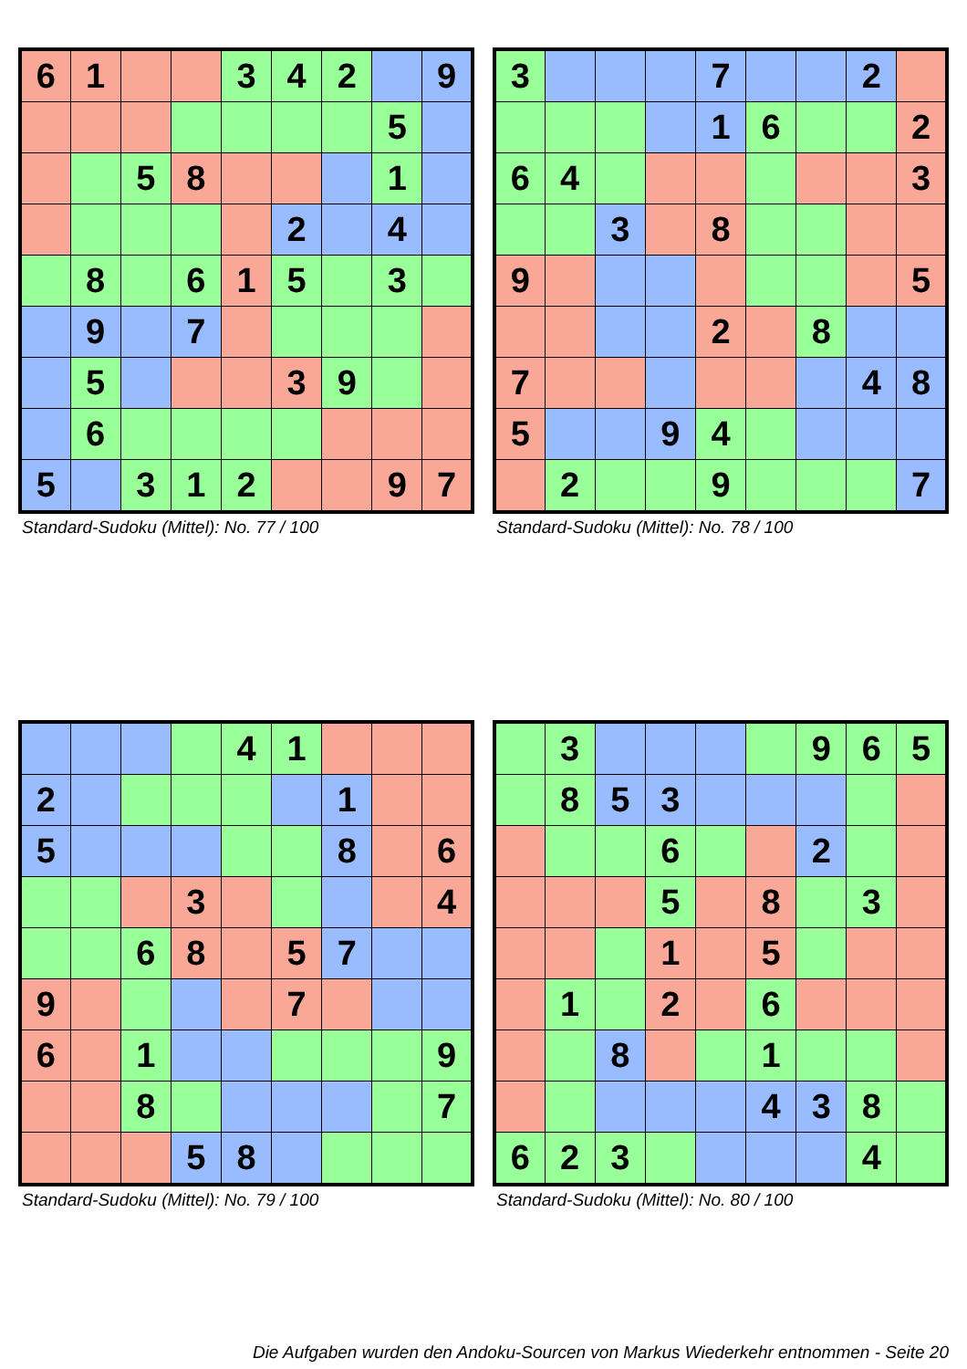| 6 | 1 | | | 3 | 4 | 2 | | 9 |
| | | | | | | | 5 | |
| | | 5 | 8 | | | | 1 | |
| | | | | | 2 | | 4 | |
| | 8 | | 6 | 1 | 5 | | 3 | |
| | 9 | | 7 | | | | | |
| | 5 | | | | 3 | 9 | | |
| | 6 | | | | | | | |
| 5 | | 3 | 1 | 2 | | | 9 | 7 |
Standard-Sudoku (Mittel): No. 77 / 100
| 3 | | | | 7 | | | 2 | |
| | | | | 1 | 6 | | | 2 |
| 6 | 4 | | | | | | | 3 |
| | | 3 | | 8 | | | | |
| 9 | | | | | | | | 5 |
| | | | | 2 | | 8 | | |
| 7 | | | | | | | 4 | 8 |
| 5 | | | 9 | 4 | | | | |
| | 2 | | | 9 | | | | 7 |
Standard-Sudoku (Mittel): No. 78 / 100
| | | | | 4 | 1 | | | |
| 2 | | | | | | 1 | | |
| 5 | | | | | | 8 | | 6 |
| | | | 3 | | | | | 4 |
| | | 6 | 8 | | 5 | 7 | | |
| 9 | | | | | 7 | | | |
| 6 | | 1 | | | | | | 9 |
| | | 8 | | | | | | 7 |
| | | | 5 | 8 | | | | |
Standard-Sudoku (Mittel): No. 79 / 100
| | 3 | | | | | 9 | 6 | 5 |
| | 8 | 5 | 3 | | | | | |
| | | | 6 | | | 2 | | |
| | | | 5 | | 8 | | 3 | |
| | | | 1 | | 5 | | | |
| | 1 | | 2 | | 6 | | | |
| | | 8 | | | 1 | | | |
| | | | | | 4 | 3 | 8 | |
| 6 | 2 | 3 | | | | | 4 | |
Standard-Sudoku (Mittel): No. 80 / 100
Die Aufgaben wurden den Andoku-Sourcen von Markus Wiederkehr entnommen - Seite 20